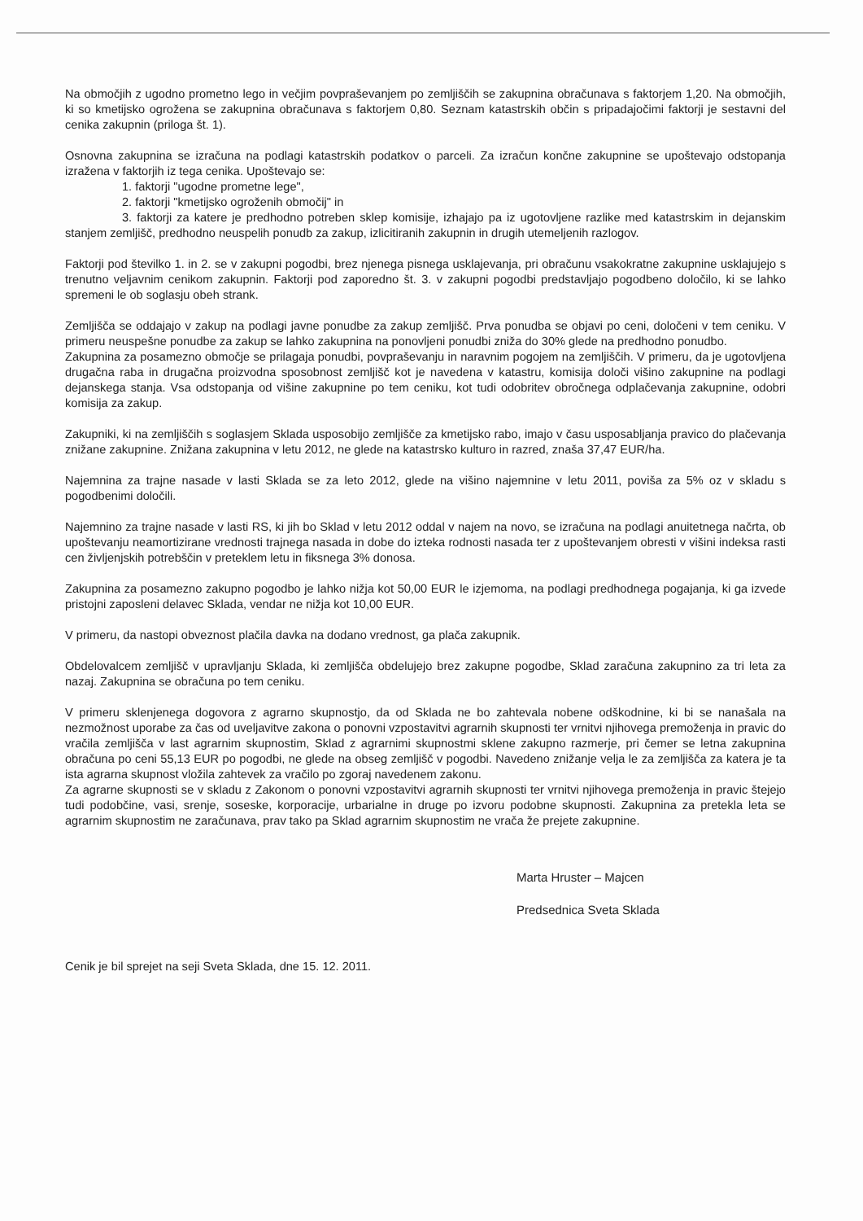Na območjih z ugodno prometno lego in večjim povpraševanjem po zemljiščih se zakupnina obračunava s faktorjem 1,20. Na območjih, ki so kmetijsko ogrožena se zakupnina obračunava s faktorjem 0,80. Seznam katastrskih občin s pripadajočimi faktorji je sestavni del cenika zakupnin (priloga št. 1).
Osnovna zakupnina se izračuna na podlagi katastrskih podatkov o parceli. Za izračun končne zakupnine se upoštevajo odstopanja izražena v faktorjih iz tega cenika. Upoštevajo se:
1. faktorji "ugodne prometne lege",
2. faktorji "kmetijsko ogroženih območij" in
3. faktorji za katere je predhodno potreben sklep komisije, izhajajo pa iz ugotovljene razlike med katastrskim in dejanskim stanjem zemljišč, predhodno neuspelih ponudb za zakup, izlicitiranih zakupnin in drugih utemeljenih razlogov.
Faktorji pod številko 1. in 2. se v zakupni pogodbi, brez njenega pisnega usklajevanja, pri obračunu vsakokratne zakupnine usklajujejo s trenutno veljavnim cenikom zakupnin. Faktorji pod zaporedno št. 3. v zakupni pogodbi predstavljajo pogodbeno določilo, ki se lahko spremeni le ob soglasju obeh strank.
Zemljišča se oddajajo v zakup na podlagi javne ponudbe za zakup zemljišč. Prva ponudba se objavi po ceni, določeni v tem ceniku. V primeru neuspešne ponudbe za zakup se lahko zakupnina na ponovljeni ponudbi zniža do 30% glede na predhodno ponudbo.
Zakupnina za posamezno območje se prilagaja ponudbi, povpraševanju in naravnim pogojem na zemljiščih. V primeru, da je ugotovljena drugačna raba in drugačna proizvodna sposobnost zemljišč kot je navedena v katastru, komisija določi višino zakupnine na podlagi dejanskega stanja. Vsa odstopanja od višine zakupnine po tem ceniku, kot tudi odobritev obročnega odplačevanja zakupnine, odobri komisija za zakup.
Zakupniki, ki na zemljiščih s soglasjem Sklada usposobijo zemljišče za kmetijsko rabo, imajo v času usposabljanja pravico do plačevanja znižane zakupnine. Znižana zakupnina v letu 2012, ne glede na katastrsko kulturo in razred, znaša 37,47 EUR/ha.
Najemnina za trajne nasade v lasti Sklada se za leto 2012, glede na višino najemnine v letu 2011, poviša za 5% oz v skladu s pogodbenimi določili.
Najemnino za trajne nasade v lasti RS, ki jih bo Sklad v letu 2012 oddal v najem na novo, se izračuna na podlagi anuitetnega načrta, ob upoštevanju neamortizirane vrednosti trajnega nasada in dobe do izteka rodnosti nasada ter z upoštevanjem obresti v višini indeksa rasti cen življenjskih potrebščin v preteklem letu in fiksnega 3% donosa.
Zakupnina za posamezno zakupno pogodbo je lahko nižja kot 50,00 EUR le izjemoma, na podlagi predhodnega pogajanja, ki ga izvede pristojni zaposleni delavec Sklada, vendar ne nižja kot 10,00 EUR.
V primeru, da nastopi obveznost plačila davka na dodano vrednost, ga plača zakupnik.
Obdelovalcem zemljišč v upravljanju Sklada, ki zemljišča obdelujejo brez zakupne pogodbe, Sklad zaračuna zakupnino za tri leta za nazaj. Zakupnina se obračuna po tem ceniku.
V primeru sklenjenega dogovora z agrarno skupnostjo, da od Sklada ne bo zahtevala nobene odškodnine, ki bi se nanašala na nezmožnost uporabe za čas od uveljavitve zakona o ponovni vzpostavitvi agrarnih skupnosti ter vrnitvi njihovega premoženja in pravic do vračila zemljišča v last agrarnim skupnostim, Sklad z agrarnimi skupnostmi sklene zakupno razmerje, pri čemer se letna zakupnina obračuna po ceni 55,13 EUR po pogodbi, ne glede na obseg zemljišč v pogodbi. Navedeno znižanje velja le za zemljišča za katera je ta ista agrarna skupnost vložila zahtevek za vračilo po zgoraj navedenem zakonu.
Za agrarne skupnosti se v skladu z Zakonom o ponovni vzpostavitvi agrarnih skupnosti ter vrnitvi njihovega premoženja in pravic štejejo tudi podobčine, vasi, srenje, soseske, korporacije, urbarialne in druge po izvoru podobne skupnosti. Zakupnina za pretekla leta se agrarnim skupnostim ne zaračunava, prav tako pa Sklad agrarnim skupnostim ne vrača že prejete zakupnine.
Marta Hruster – Majcen
Predsednica Sveta Sklada
Cenik je bil sprejet na seji Sveta Sklada, dne 15. 12. 2011.